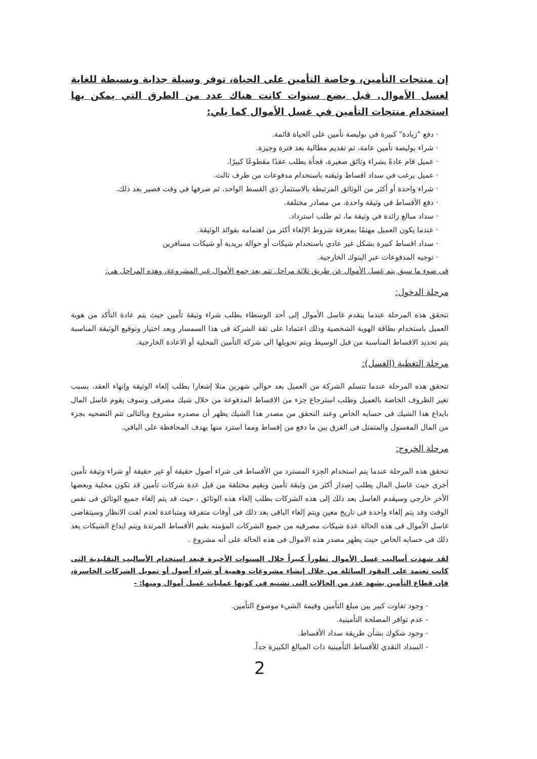إن منتجات التأمين، وخاصة التأمين على الحياة، توفر وسيلة جذابة وبسيطة للغاية لغسل الأموال. قبل بضع سنوات كانت هناك عدد من الطرق التي يمكن بها استخدام منتجات التأمين في غسل الأموال كما يلي:
· دفع "زيادة" كبيرة في بوليصة تأمين على الحياة قائمة.
· شراء بوليصة تأمين عامة، ثم تقديم مطالبة بعد فترة وجيزة.
· عميل قام عادةً بشراء وثائق صغيرة، فجأة يطلب عقدًا مقطوعًا كبيرًا.
· عميل يرغب في سداد اقساط وثيقته باستخدام مدفوعات من طرف ثالث.
· شراء واحدة أو أكثر من الوثائق المرتبطة بالاستثمار ذي القسط الواحد، ثم صرفها في وقت قصير بعد ذلك.
· دفع الأقساط في وثيقة واحدة، من مصادر مختلفة.
· سداد مبالغ زائدة في وثيقة ما، ثم طلب استرداد.
· عندما يكون العميل مهتمًا بمعرفة شروط الإلغاء أكثر من اهتمامه بفوائد الوثيقة.
· سداد اقساط كبيرة بشكل غير عادي باستخدام شيكات أو حوالة بريدية أو شيكات مسافرين
· توجيه المدفوعات عبر البنوك الخارجية.
في ضوء ما سبق يتم غسل الأموال عن طريق ثلاثة مراحل تتم بعد جمع الأموال غير المشروعة، وهذه المراحل هي:
مرحلة الدخول:
تتحقق هذه المرحلة عندما يتقدم غاسل الأموال إلى أحد الوسطاء بطلب شراء وثيقة تأمين حيث يتم عادة التأكد من هوية العميل باستخدام بطاقة الهوية الشخصية وذلك اعتمادا على ثقة الشركة فى هذا السمسار وبعد اختيار وتوقيع الوثيقة المناسبة يتم تحديد الاقساط المناسبة من قبل الوسيط ويتم تحويلها الى شركة التأمين المحلية أو الاعادة الخارجية.
مرحلة التغطية (الغسل):
تتحقق هذه المرحلة عندما تتسلم الشركة من العميل بعد حوالي شهرين مثلا إشعارا بطلب إلغاء الوثيقة وإنهاء العقد، بسبب تغير الظروف الخاصة بالعميل وطلب استرجاع جزء من الاقساط المدفوعة من خلال شيك مصرفى وسوف يقوم غاسل المال بايداع هذا الشيك فى حسابه الخاص وعند التحقق من مصدر هذا الشيك يظهر أن مصدره مشروع وبالتالى تتم التضحيه بجزء من المال المغسول والمتمثل فى الفرق بين ما دفع من إقساط ومما استرد منها بهدف المحافظة على الباقي.
مرحلة الخروج:
تتحقق هذه المرحلة عندما يتم استخدام الجزء المسترد من الأقساط فى شراء أصول حقيقة أو غير حقيقة أو شراء وثيقة تأمين أخرى حيث غاسل المال يطلب إصدار أكثر من وثيقة تأمين وبقيم مختلفة من قبل عدة شركات تأمين قد تكون محلية وبعضها الأخر خارجي وسيقدم الغاسل بعد ذلك إلى هذه الشركات بطلب إلغاء هذه الوثائق ، حيث قد يتم إلغاء جميع الوثائق فى نفس الوقت وقد يتم إلغاء واحدة فى تاريخ معين ويتم إلغاء الباقى بعد ذلك فى أوقات متفرقة ومتباعدة لعدم لفت الانظار وسيتقاضى غاسل الأموال فى هذه الحالة عدة شيكات مصرفيه من جميع الشركات المؤمنه بقيم الأقساط المرتدة ويتم ايداع الشيكات بعد ذلك فى حسابه الخاص حيث يظهر مصدر هذه الاموال فى هذه الحالة على أنه مشروع .
لقد شهدت أساليب غسل الأموال تطوراً كبيراً خلال السنوات الأخيرة فبعد استخدام الأساليب التقليدية التى كانت تعتمد على النقود السائلة من خلال إنشاء مشروعات وهمية أو شراء أصول أو تمويل الشركات الخاسرة، فإن قطاع التأمين يشهد عدد من الحالات التى تشتبه في كونها عمليات غسل أموال ومنها: -
- وجود تفاوت كبير بين مبلغ التأمين وقيمة الشيء موضوع التأمين.
- عدم توافر المصلحة التأمينية.
- وجود شكوك بشأن طريقة سداد الأقساط.
- السداد النقدي للأقساط التأمينية ذات المبالغ الكبيرة جداً.
2